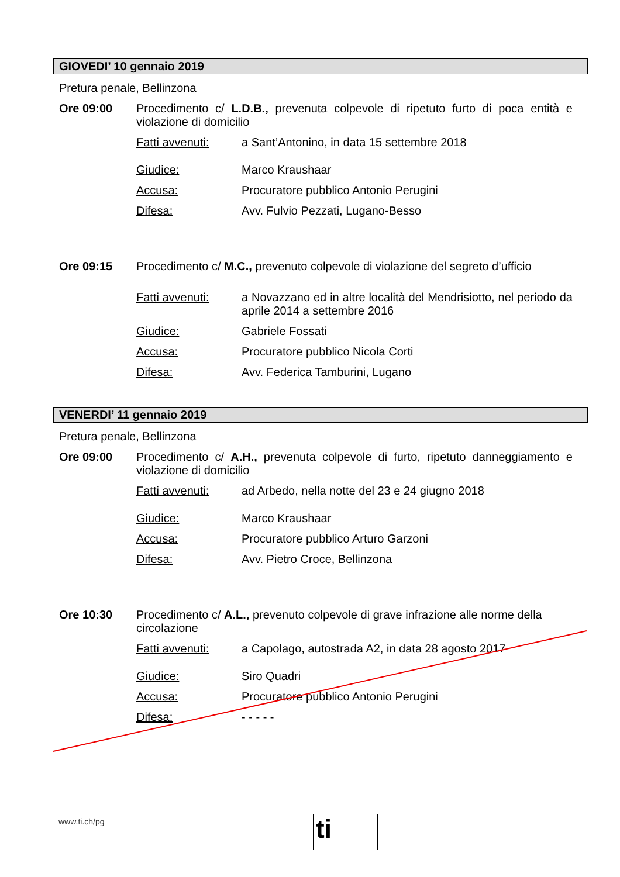GIOVEDI’ 10 gennaio 2019
Pretura penale, Bellinzona
Ore 09:00 Procedimento c/ L.D.B., prevenuta colpevole di ripetuto furto di poca entità e violazione di domicilio
Fatti avvenuti: a Sant’Antonino, in data 15 settembre 2018
Giudice: Marco Kraushaar
Accusa: Procuratore pubblico Antonio Perugini
Difesa: Avv. Fulvio Pezzati, Lugano-Besso
Ore 09:15 Procedimento c/ M.C., prevenuto colpevole di violazione del segreto d’ufficio
Fatti avvenuti: a Novazzano ed in altre località del Mendrisiotto, nel periodo da aprile 2014 a settembre 2016
Giudice: Gabriele Fossati
Accusa: Procuratore pubblico Nicola Corti
Difesa: Avv. Federica Tamburini, Lugano
VENERDI’ 11 gennaio 2019
Pretura penale, Bellinzona
Ore 09:00 Procedimento c/ A.H., prevenuta colpevole di furto, ripetuto danneggiamento e violazione di domicilio
Fatti avvenuti: ad Arbedo, nella notte del 23 e 24 giugno 2018
Giudice: Marco Kraushaar
Accusa: Procuratore pubblico Arturo Garzoni
Difesa: Avv. Pietro Croce, Bellinzona
Ore 10:30 Procedimento c/ A.L., prevenuto colpevole di grave infrazione alle norme della circolazione
Fatti avvenuti: a Capolago, autostrada A2, in data 28 agosto 2017
Giudice: Siro Quadri
Accusa: Procuratore pubblico Antonio Perugini
Difesa: - - - - -
www.ti.ch/pg
ti